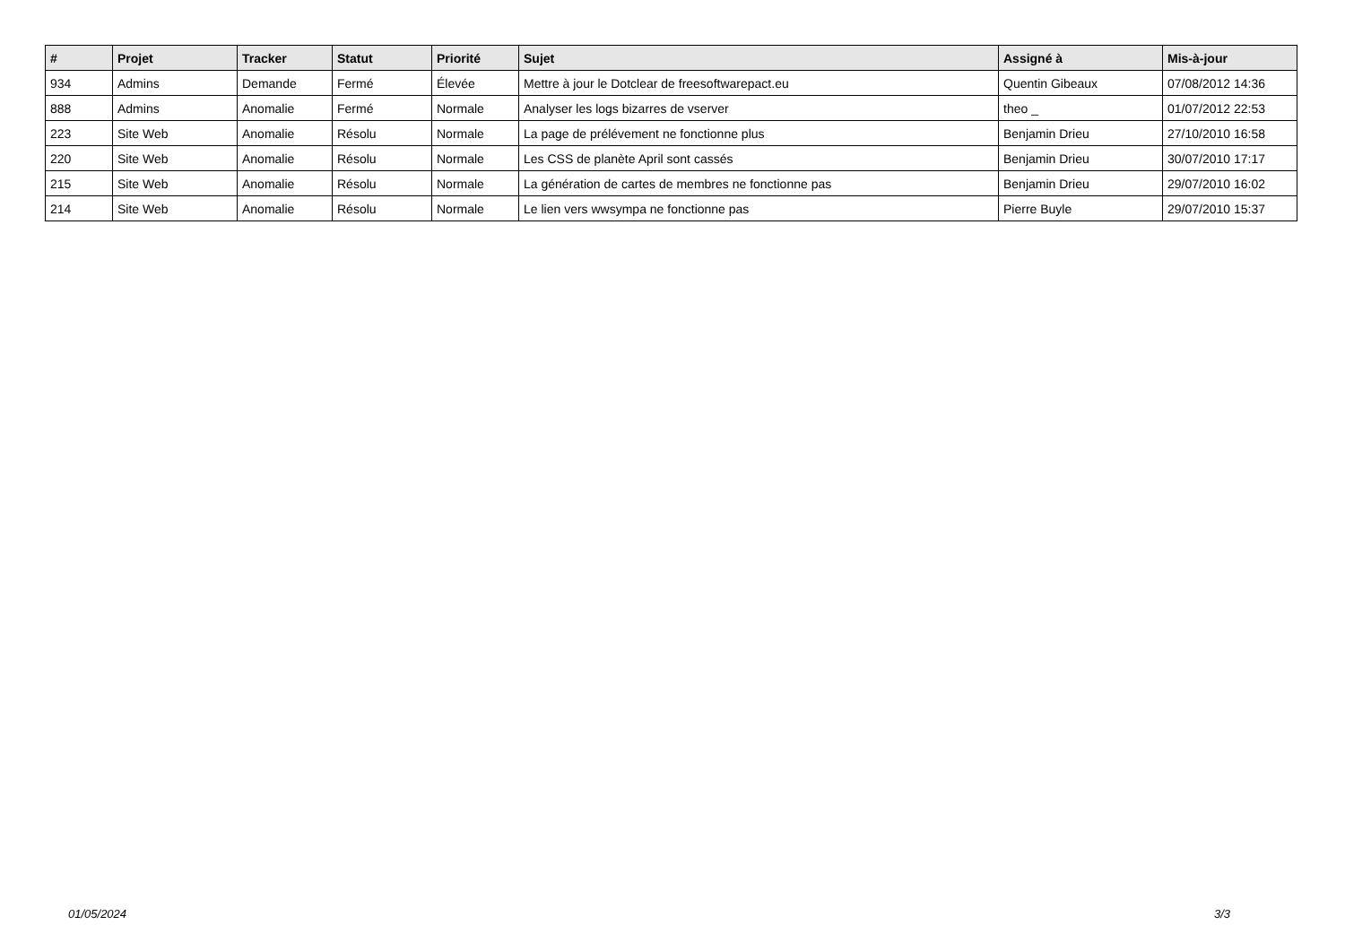| # | Projet | Tracker | Statut | Priorité | Sujet | Assigné à | Mis-à-jour |
| --- | --- | --- | --- | --- | --- | --- | --- |
| 934 | Admins | Demande | Fermé | Élevée | Mettre à jour le Dotclear de freesoftwarepact.eu | Quentin Gibeaux | 07/08/2012 14:36 |
| 888 | Admins | Anomalie | Fermé | Normale | Analyser les logs bizarres de vserver | theo _ | 01/07/2012 22:53 |
| 223 | Site Web | Anomalie | Résolu | Normale | La page de prélévement ne fonctionne plus | Benjamin Drieu | 27/10/2010 16:58 |
| 220 | Site Web | Anomalie | Résolu | Normale | Les CSS de planète April sont cassés | Benjamin Drieu | 30/07/2010 17:17 |
| 215 | Site Web | Anomalie | Résolu | Normale | La génération de cartes de membres ne fonctionne pas | Benjamin Drieu | 29/07/2010 16:02 |
| 214 | Site Web | Anomalie | Résolu | Normale | Le lien vers wwsympa ne fonctionne pas | Pierre Buyle | 29/07/2010 15:37 |
01/05/2024 3/3